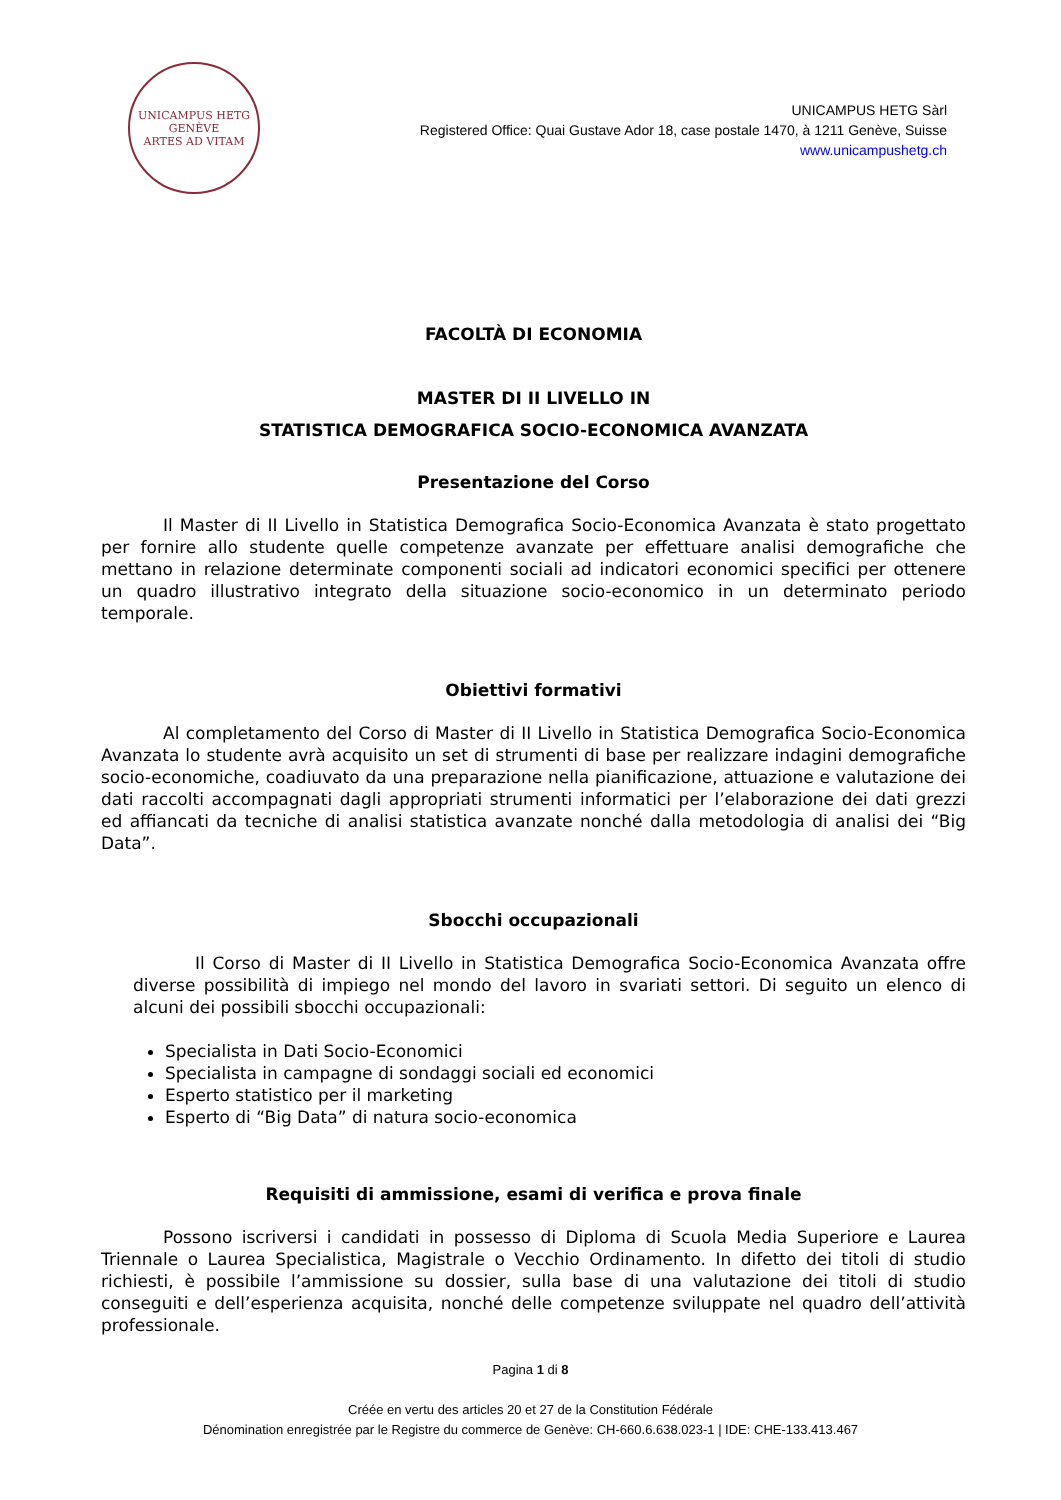UNICAMPUS HETG
GENÈVE
ARTES AD VITAM
UNICAMPUS HETG Sàrl
Registered Office: Quai Gustave Ador 18, case postale 1470, à 1211 Genève, Suisse
www.unicampushetg.ch
FACOLTÀ DI ECONOMIA
MASTER DI II LIVELLO IN
STATISTICA DEMOGRAFICA SOCIO-ECONOMICA AVANZATA
Presentazione del Corso
Il Master di II Livello in Statistica Demografica Socio-Economica Avanzata è stato progettato per fornire allo studente quelle competenze avanzate per effettuare analisi demografiche che mettano in relazione determinate componenti sociali ad indicatori economici specifici per ottenere un quadro illustrativo integrato della situazione socio-economico in un determinato periodo temporale.
Obiettivi formativi
Al completamento del Corso di Master di II Livello in Statistica Demografica Socio-Economica Avanzata lo studente avrà acquisito un set di strumenti di base per realizzare indagini demografiche socio-economiche, coadiuvato da una preparazione nella pianificazione, attuazione e valutazione dei dati raccolti accompagnati dagli appropriati strumenti informatici per l’elaborazione dei dati grezzi ed affiancati da tecniche di analisi statistica avanzate nonché dalla metodologia di analisi dei “Big Data”.
Sbocchi occupazionali
Il Corso di Master di II Livello in Statistica Demografica Socio-Economica Avanzata offre diverse possibilità di impiego nel mondo del lavoro in svariati settori. Di seguito un elenco di alcuni dei possibili sbocchi occupazionali:
Specialista in Dati Socio-Economici
Specialista in campagne di sondaggi sociali ed economici
Esperto statistico per il marketing
Esperto di “Big Data” di natura socio-economica
Requisiti di ammissione, esami di verifica e prova finale
Possono iscriversi i candidati in possesso di Diploma di Scuola Media Superiore e Laurea Triennale o Laurea Specialistica, Magistrale o Vecchio Ordinamento. In difetto dei titoli di studio richiesti, è possibile l’ammissione su dossier, sulla base di una valutazione dei titoli di studio conseguiti e dell’esperienza acquisita, nonché delle competenze sviluppate nel quadro dell’attività professionale.
Pagina 1 di 8
Créée en vertu des articles 20 et 27 de la Constitution Fédérale
Dénomination enregistrée par le Registre du commerce de Genève: CH-660.6.638.023-1 | IDE: CHE-133.413.467